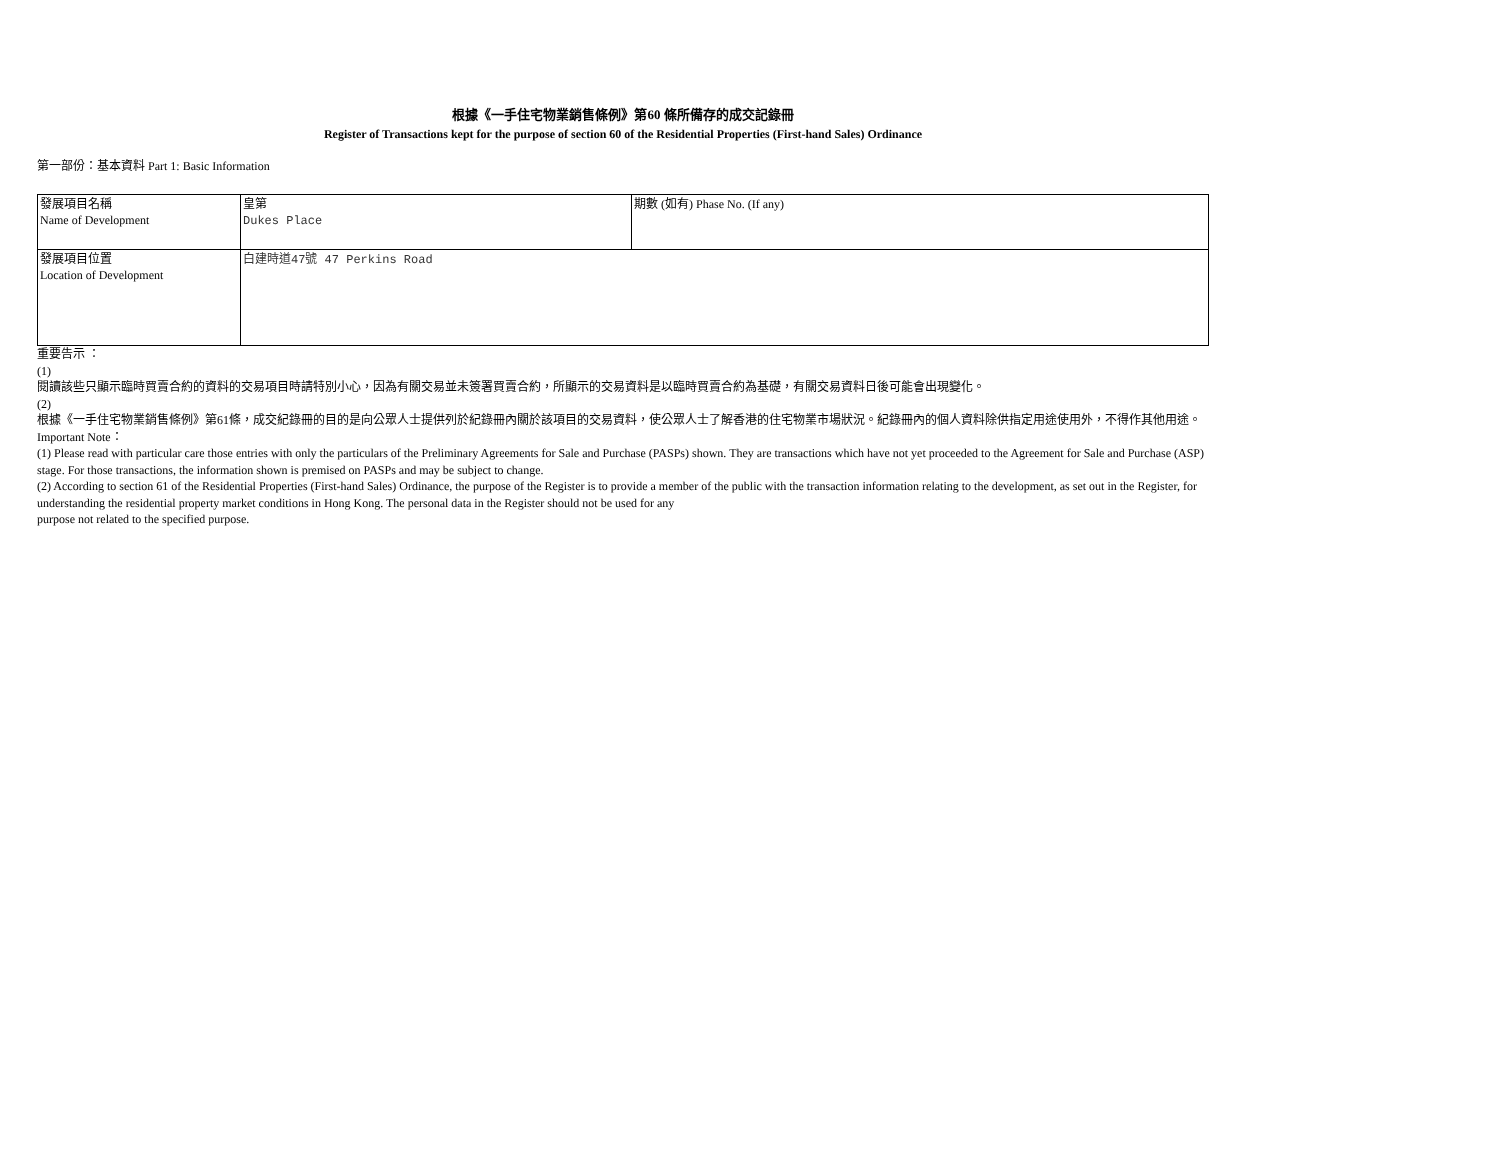根據《一手住宅物業銷售條例》第60 條所備存的成交記錄冊
Register of Transactions kept for the purpose of section 60 of the Residential Properties (First-hand Sales) Ordinance
第一部份：基本資料 Part 1: Basic Information
| 發展項目名稱 Name of Development | 皇第 Dukes Place | 期數 (如有) Phase No. (If any) |
| 發展項目位置 Location of Development | 白建時道47號 47 Perkins Road | |
重要告示 ：
(1)
閱讀該些只顯示臨時買賣合約的資料的交易項目時請特別小心，因為有關交易並未簽署買賣合約，所顯示的交易資料是以臨時買賣合約為基礎，有關交易資料日後可能會出現變化。
(2)
根據《一手住宅物業銷售條例》第61條，成交紀錄冊的目的是向公眾人士提供列於紀錄冊內關於該項目的交易資料，使公眾人士了解香港的住宅物業市場狀況。紀錄冊內的個人資料除供指定用途使用外，不得作其他用途。
Important Note：
(1) Please read with particular care those entries with only the particulars of the Preliminary Agreements for Sale and Purchase (PASPs) shown. They are transactions which have not yet proceeded to the Agreement for Sale and Purchase (ASP) stage. For those transactions, the information shown is premised on PASPs and may be subject to change.
(2) According to section 61 of the Residential Properties (First-hand Sales) Ordinance, the purpose of the Register is to provide a member of the public with the transaction information relating to the development, as set out in the Register, for understanding the residential property market conditions in Hong Kong. The personal data in the Register should not be used for any
purpose not related to the specified purpose.